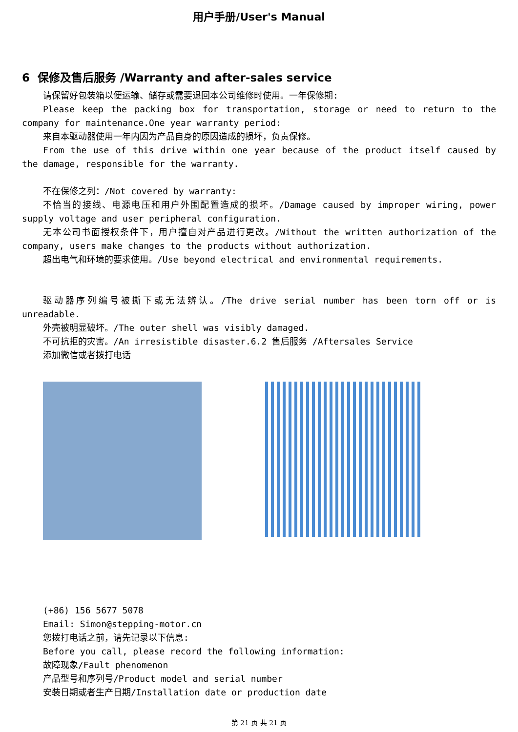用户手册/User's Manual
6 保修及售后服务 /Warranty and after-sales service
请保留好包装箱以便运输、储存或需要退回本公司维修时使用。一年保修期:
Please keep the packing box for transportation, storage or need to return to the company for maintenance.One year warranty period:
来自本驱动器使用一年内因为产品自身的原因造成的损坏，负责保修。
From the use of this drive within one year because of the product itself caused by the damage, responsible for the warranty.
不在保修之列：/Not covered by warranty:
不恰当的接线、电源电压和用户外围配置造成的损坏。/Damage caused by improper wiring, power supply voltage and user peripheral configuration.
无本公司书面授权条件下，用户擅自对产品进行更改。/Without the written authorization of the company, users make changes to the products without authorization.
超出电气和环境的要求使用。/Use beyond electrical and environmental requirements.
驱动器序列编号被撕下或无法辨认。/The drive serial number has been torn off or is unreadable.
外壳被明显破坏。/The outer shell was visibly damaged.
不可抗拒的灾害。/An irresistible disaster.6.2 售后服务 /Aftersales Service
添加微信或者拨打电话
(+86) 156 5677 5078
Email: Simon@stepping-motor.cn
您拨打电话之前，请先记录以下信息:
Before you call, please record the following information:
故障现象/Fault phenomenon
产品型号和序列号/Product model and serial number
安装日期或者生产日期/Installation date or production date
第 21 页 共 21 页